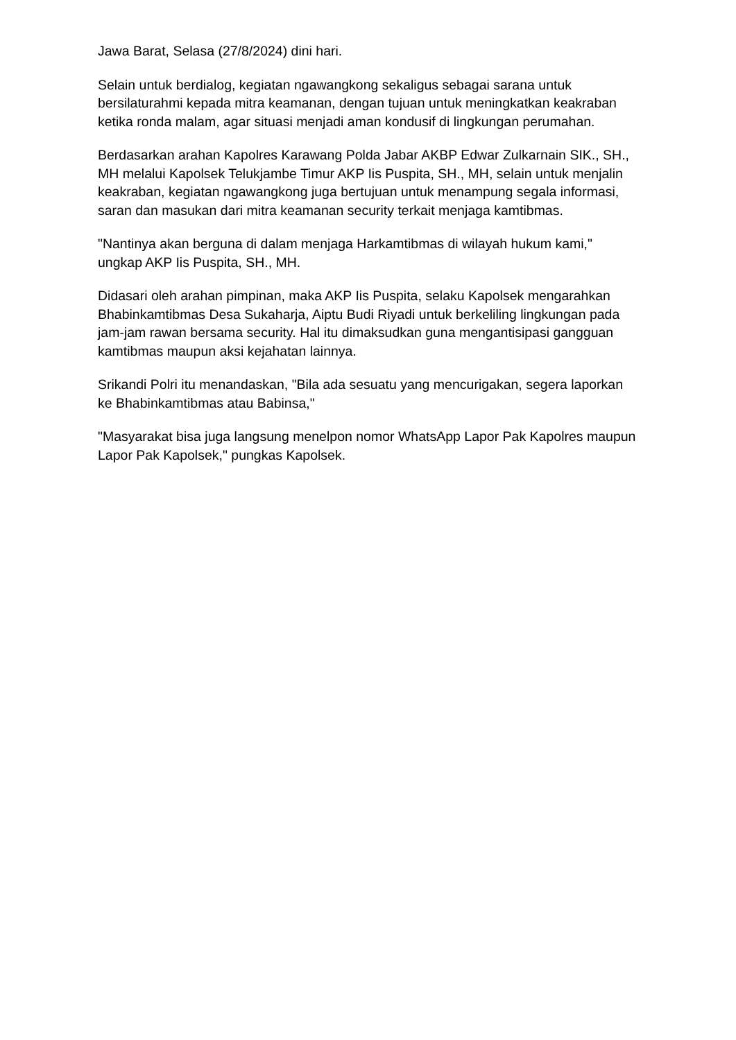Jawa Barat, Selasa (27/8/2024) dini hari.
Selain untuk berdialog, kegiatan ngawangkong sekaligus sebagai sarana untuk bersilaturahmi kepada mitra keamanan, dengan tujuan untuk meningkatkan keakraban ketika ronda malam, agar situasi menjadi aman kondusif di lingkungan perumahan.
Berdasarkan arahan Kapolres Karawang Polda Jabar AKBP Edwar Zulkarnain SIK., SH., MH melalui Kapolsek Telukjambe Timur AKP Iis Puspita, SH., MH, selain untuk menjalin keakraban, kegiatan ngawangkong juga bertujuan untuk menampung segala informasi, saran dan masukan dari mitra keamanan security terkait menjaga kamtibmas.
"Nantinya akan berguna di dalam menjaga Harkamtibmas di wilayah hukum kami," ungkap AKP Iis Puspita, SH., MH.
Didasari oleh arahan pimpinan, maka AKP Iis Puspita, selaku Kapolsek mengarahkan Bhabinkamtibmas Desa Sukaharja, Aiptu Budi Riyadi untuk berkeliling lingkungan pada jam-jam rawan bersama security. Hal itu dimaksudkan guna mengantisipasi gangguan kamtibmas maupun aksi kejahatan lainnya.
Srikandi Polri itu menandaskan, "Bila ada sesuatu yang mencurigakan, segera laporkan ke Bhabinkamtibmas atau Babinsa,"
"Masyarakat bisa juga langsung menelpon nomor WhatsApp Lapor Pak Kapolres maupun Lapor Pak Kapolsek," pungkas Kapolsek.